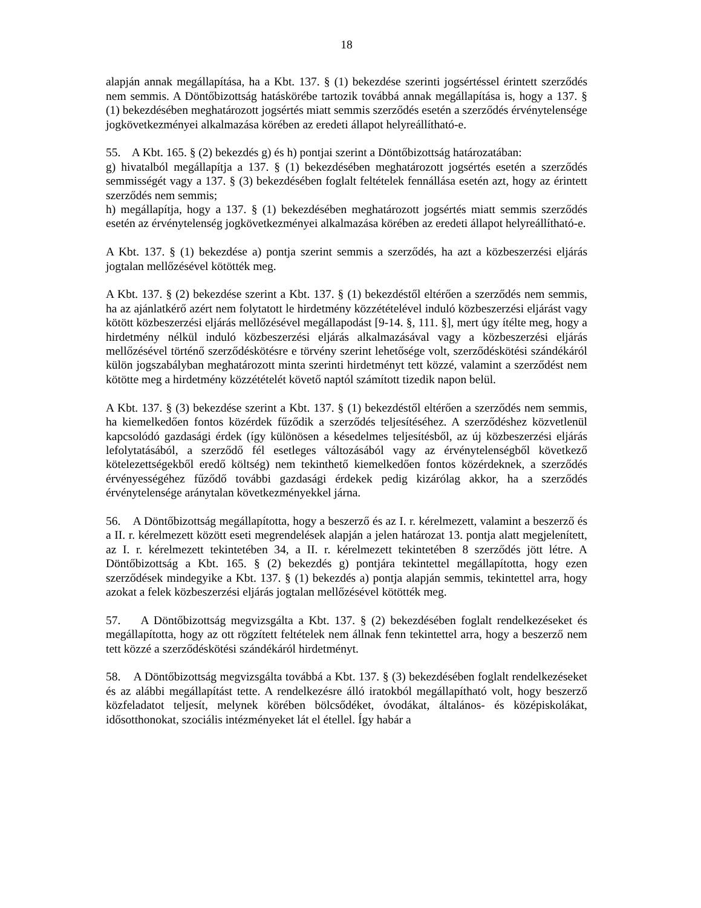18
alapján annak megállapítása, ha a Kbt. 137. § (1) bekezdése szerinti jogsértéssel érintett szerződés nem semmis. A Döntőbizottság hatáskörébe tartozik továbbá annak megállapítása is, hogy a 137. § (1) bekezdésében meghatározott jogsértés miatt semmis szerződés esetén a szerződés érvénytelensége jogkövetkezményei alkalmazása körében az eredeti állapot helyreállítható-e.
55. A Kbt. 165. § (2) bekezdés g) és h) pontjai szerint a Döntőbizottság határozatában:
g) hivatalból megállapítja a 137. § (1) bekezdésében meghatározott jogsértés esetén a szerződés semmisségét vagy a 137. § (3) bekezdésében foglalt feltételek fennállása esetén azt, hogy az érintett szerződés nem semmis;
h) megállapítja, hogy a 137. § (1) bekezdésében meghatározott jogsértés miatt semmis szerződés esetén az érvénytelenség jogkövetkezményei alkalmazása körében az eredeti állapot helyreállítható-e.
A Kbt. 137. § (1) bekezdése a) pontja szerint semmis a szerződés, ha azt a közbeszerzési eljárás jogtalan mellőzésével kötötték meg.
A Kbt. 137. § (2) bekezdése szerint a Kbt. 137. § (1) bekezdéstől eltérően a szerződés nem semmis, ha az ajánlatkérő azért nem folytatott le hirdetmény közzétételével induló közbeszerzési eljárást vagy kötött közbeszerzési eljárás mellőzésével megállapodást [9-14. §, 111. §], mert úgy ítélte meg, hogy a hirdetmény nélkül induló közbeszerzési eljárás alkalmazásával vagy a közbeszerzési eljárás mellőzésével történő szerződéskötésre e törvény szerint lehetősége volt, szerződéskötési szándékáról külön jogszabályban meghatározott minta szerinti hirdetményt tett közzé, valamint a szerződést nem kötötte meg a hirdetmény közzétételét követő naptól számított tizedik napon belül.
A Kbt. 137. § (3) bekezdése szerint a Kbt. 137. § (1) bekezdéstől eltérően a szerződés nem semmis, ha kiemelkedően fontos közérdek fűződik a szerződés teljesítéséhez. A szerződéshez közvetlenül kapcsolódó gazdasági érdek (így különösen a késedelmes teljesítésből, az új közbeszerzési eljárás lefolytatásából, a szerződő fél esetleges változásából vagy az érvénytelenségből következő kötelezettségekből eredő költség) nem tekinthető kiemelkedően fontos közérdeknek, a szerződés érvényességéhez fűződő további gazdasági érdekek pedig kizárólag akkor, ha a szerződés érvénytelensége aránytalan következményekkel járna.
56. A Döntőbizottság megállapította, hogy a beszerző és az I. r. kérelmezett, valamint a beszerző és a II. r. kérelmezett között eseti megrendelések alapján a jelen határozat 13. pontja alatt megjelenített, az I. r. kérelmezett tekintetében 34, a II. r. kérelmezett tekintetében 8 szerződés jött létre. A Döntőbizottság a Kbt. 165. § (2) bekezdés g) pontjára tekintettel megállapította, hogy ezen szerződések mindegyike a Kbt. 137. § (1) bekezdés a) pontja alapján semmis, tekintettel arra, hogy azokat a felek közbeszerzési eljárás jogtalan mellőzésével kötötték meg.
57. A Döntőbizottság megvizsgálta a Kbt. 137. § (2) bekezdésében foglalt rendelkezéseket és megállapította, hogy az ott rögzített feltételek nem állnak fenn tekintettel arra, hogy a beszerző nem tett közzé a szerződéskötési szándékáról hirdetményt.
58. A Döntőbizottság megvizsgálta továbbá a Kbt. 137. § (3) bekezdésében foglalt rendelkezéseket és az alábbi megállapítást tette. A rendelkezésre álló iratokból megállapítható volt, hogy beszerző közfeladatot teljesít, melynek körében bölcsődéket, óvodákat, általános- és középiskolákat, idősotthonokat, szociális intézményeket lát el étellel. Így habár a